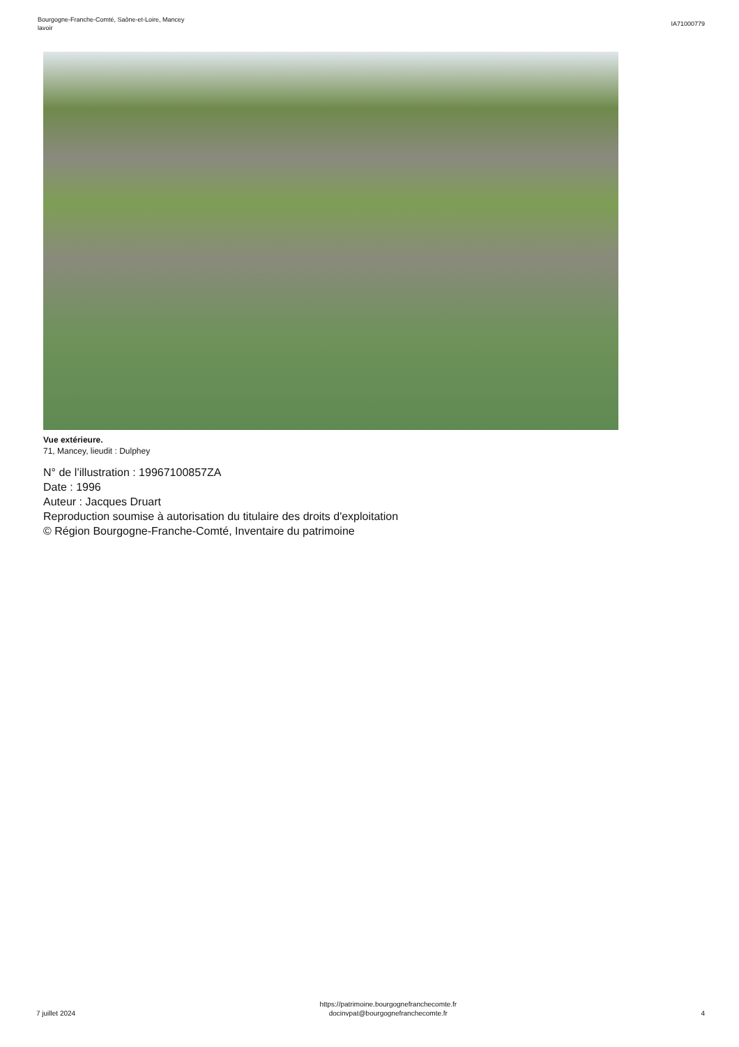Bourgogne-Franche-Comté, Saône-et-Loire, Mancey
lavoir
IA71000779
Vue extérieure.
71, Mancey, lieudit : Dulphey
N° de l’illustration : 19967100857ZA
Date : 1996
Auteur : Jacques Druart
Reproduction soumise à autorisation du titulaire des droits d'exploitation
© Région Bourgogne-Franche-Comté, Inventaire du patrimoine
7 juillet 2024
https://patrimoine.bourgognefranchecomte.fr
docinvpat@bourgognefranchecomte.fr
4